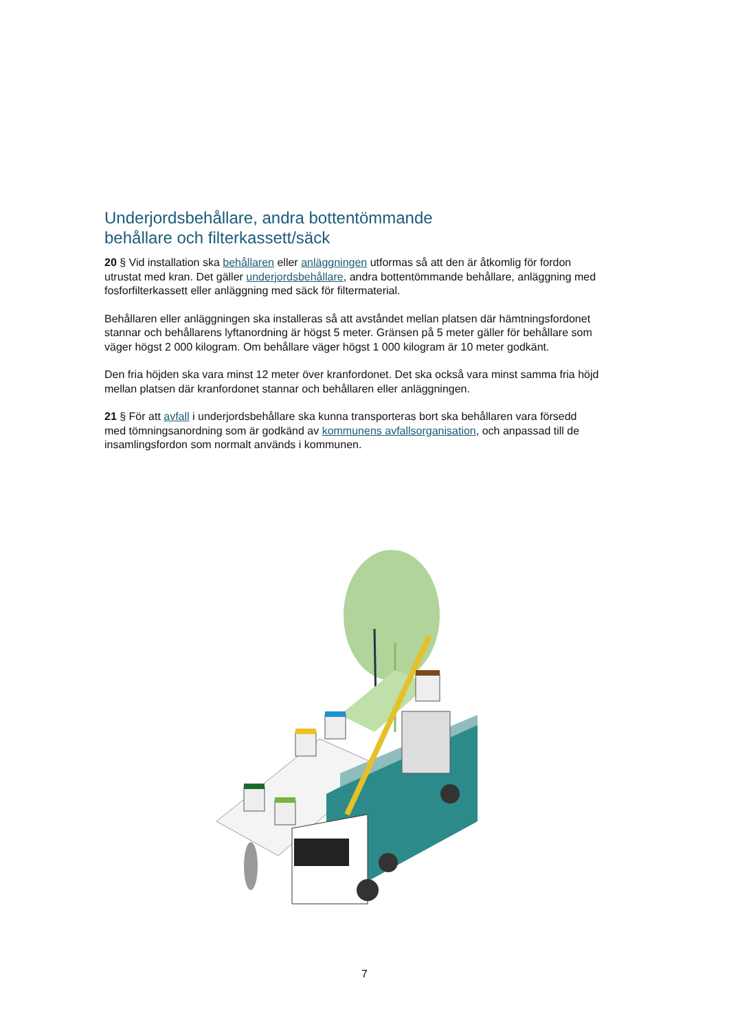Underjordsbehållare, andra bottentömmande
behållare och filterkassett/säck
20 § Vid installation ska behållaren eller anläggningen utformas så att den är åtkomlig för fordon utrustat med kran. Det gäller underjordsbehållare, andra bottentömmande behållare, anläggning med fosforfilterkassett eller anläggning med säck för filtermaterial.
Behållaren eller anläggningen ska installeras så att avståndet mellan platsen där hämtningsfordonet stannar och behållarens lyftanordning är högst 5 meter. Gränsen på 5 meter gäller för behållare som väger högst 2 000 kilogram. Om behållare väger högst 1 000 kilogram är 10 meter godkänt.
Den fria höjden ska vara minst 12 meter över kranfordonet. Det ska också vara minst samma fria höjd mellan platsen där kranfordonet stannar och behållaren eller anläggningen.
21 § För att avfall i underjordsbehållare ska kunna transporteras bort ska behållaren vara försedd med tömningsanordning som är godkänd av kommunens avfallsorganisation, och anpassad till de insamlingsfordon som normalt används i kommunen.
7